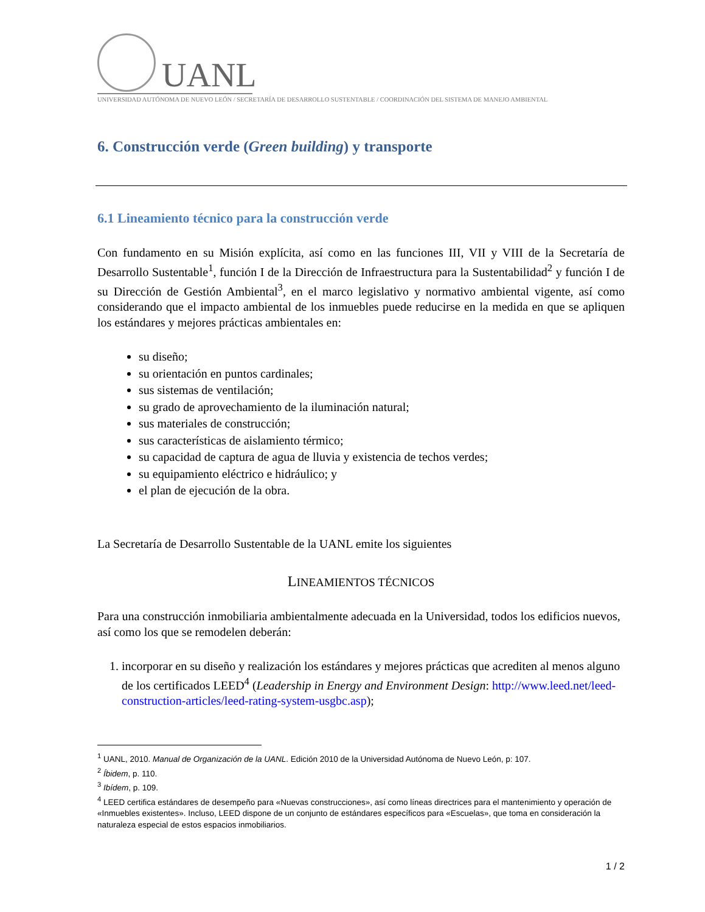UANL
UNIVERSIDAD AUTÓNOMA DE NUEVO LEÓN / SECRETARÍA DE DESARROLLO SUSTENTABLE / COORDINACIÓN DEL SISTEMA DE MANEJO AMBIENTAL
6. Construcción verde (Green building) y transporte
6.1 Lineamiento técnico para la construcción verde
Con fundamento en su Misión explícita, así como en las funciones III, VII y VIII de la Secretaría de Desarrollo Sustentable<sup>1</sup>, función I de la Dirección de Infraestructura para la Sustentabilidad<sup>2</sup> y función I de su Dirección de Gestión Ambiental<sup>3</sup>, en el marco legislativo y normativo ambiental vigente, así como considerando que el impacto ambiental de los inmuebles puede reducirse en la medida en que se apliquen los estándares y mejores prácticas ambientales en:
su diseño;
su orientación en puntos cardinales;
sus sistemas de ventilación;
su grado de aprovechamiento de la iluminación natural;
sus materiales de construcción;
sus características de aislamiento térmico;
su capacidad de captura de agua de lluvia y existencia de techos verdes;
su equipamiento eléctrico e hidráulico; y
el plan de ejecución de la obra.
La Secretaría de Desarrollo Sustentable de la UANL emite los siguientes
LINEAMIENTOS TÉCNICOS
Para una construcción inmobiliaria ambientalmente adecuada en la Universidad, todos los edificios nuevos, así como los que se remodelen deberán:
1. incorporar en su diseño y realización los estándares y mejores prácticas que acrediten al menos alguno de los certificados LEED<sup>4</sup> (Leadership in Energy and Environment Design: http://www.leed.net/leed-construction-articles/leed-rating-system-usgbc.asp);
<sup>1</sup> UANL, 2010. Manual de Organización de la UANL. Edición 2010 de la Universidad Autónoma de Nuevo León, p: 107.
<sup>2</sup> Íbidem, p. 110.
<sup>3</sup> Ibídem, p. 109.
<sup>4</sup> LEED certifica estándares de desempeño para «Nuevas construcciones», así como líneas directrices para el mantenimiento y operación de «Inmuebles existentes». Incluso, LEED dispone de un conjunto de estándares específicos para «Escuelas», que toma en consideración la naturaleza especial de estos espacios inmobiliarios.
1 / 2